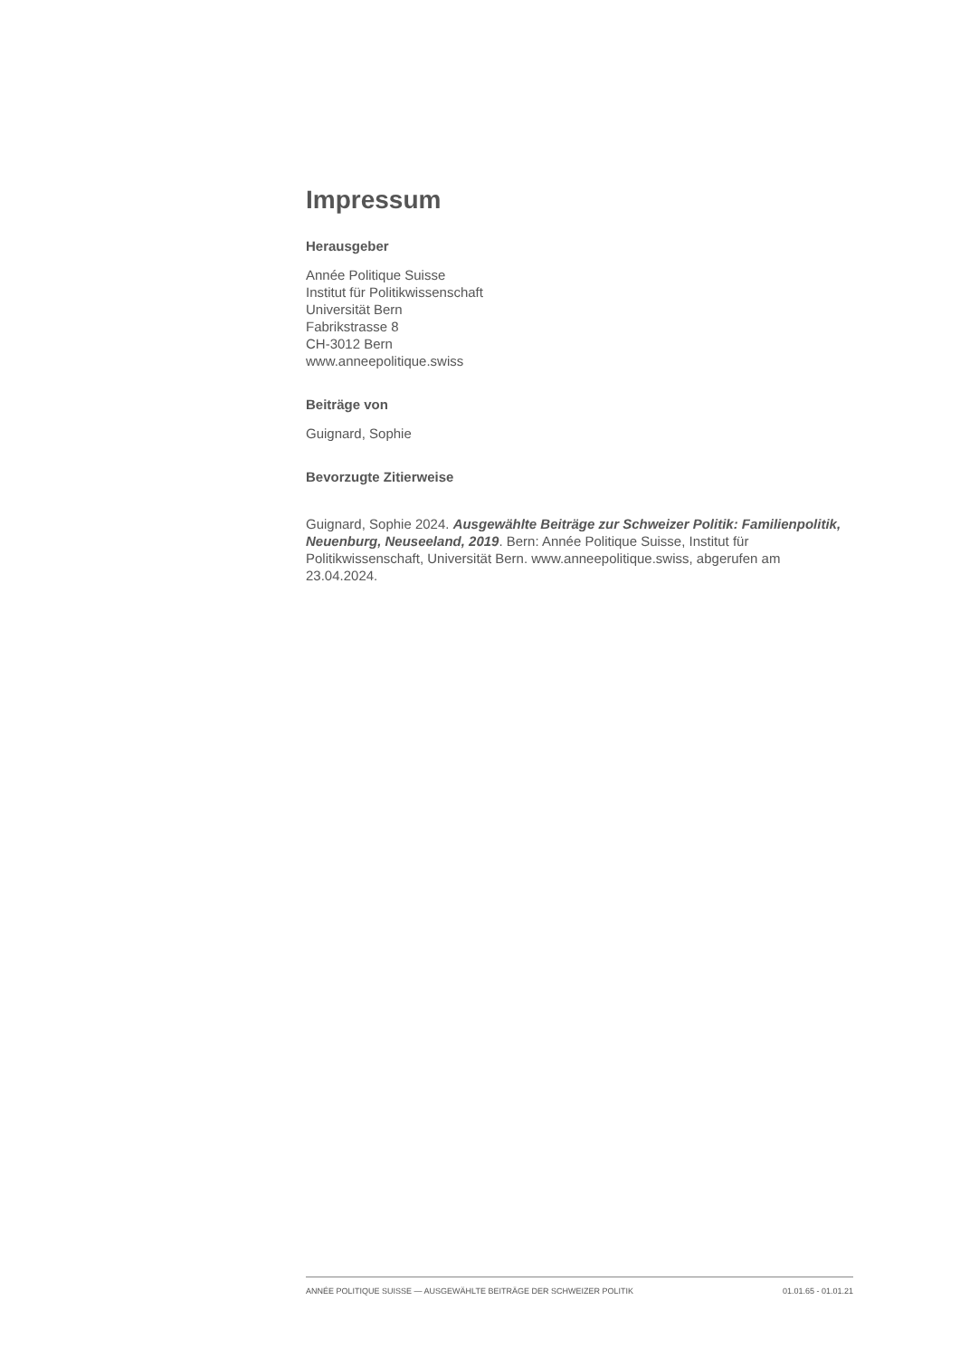Impressum
Herausgeber
Année Politique Suisse
Institut für Politikwissenschaft
Universität Bern
Fabrikstrasse 8
CH-3012 Bern
www.anneepolitique.swiss
Beiträge von
Guignard, Sophie
Bevorzugte Zitierweise
Guignard, Sophie 2024. Ausgewählte Beiträge zur Schweizer Politik: Familienpolitik, Neuenburg, Neuseeland, 2019. Bern: Année Politique Suisse, Institut für Politikwissenschaft, Universität Bern. www.anneepolitique.swiss, abgerufen am 23.04.2024.
ANNÉE POLITIQUE SUISSE — AUSGEWÄHLTE BEITRÄGE DER SCHWEIZER POLITIK 01.01.65 - 01.01.21